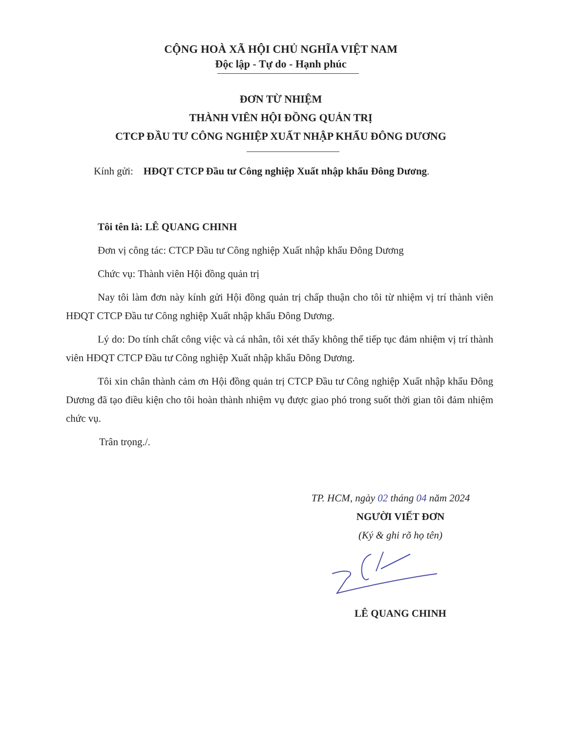CỘNG HOÀ XÃ HỘI CHỦ NGHĨA VIỆT NAM
Độc lập - Tự do - Hạnh phúc
ĐƠN TỪ NHIỆM
THÀNH VIÊN HỘI ĐỒNG QUẢN TRỊ
CTCP ĐẦU TƯ CÔNG NGHIỆP XUẤT NHẬP KHẨU ĐÔNG DƯƠNG
Kính gửi: HĐQT CTCP Đầu tư Công nghiệp Xuất nhập khẩu Đông Dương.
Tôi tên là: LÊ QUANG CHINH
Đơn vị công tác: CTCP Đầu tư Công nghiệp Xuất nhập khẩu Đông Dương
Chức vụ: Thành viên Hội đồng quản trị
Nay tôi làm đơn này kính gửi Hội đồng quản trị chấp thuận cho tôi từ nhiệm vị trí thành viên HĐQT CTCP Đầu tư Công nghiệp Xuất nhập khẩu Đông Dương.
Lý do: Do tính chất công việc và cá nhân, tôi xét thấy không thể tiếp tục đảm nhiệm vị trí thành viên HĐQT CTCP Đầu tư Công nghiệp Xuất nhập khẩu Đông Dương.
Tôi xin chân thành cảm ơn Hội đồng quản trị CTCP Đầu tư Công nghiệp Xuất nhập khẩu Đông Dương đã tạo điều kiện cho tôi hoàn thành nhiệm vụ được giao phó trong suốt thời gian tôi đảm nhiệm chức vụ.
Trân trọng./.
TP. HCM, ngày 02 tháng 04 năm 2024
NGƯỜI VIẾT ĐƠN
(Ký & ghi rõ họ tên)
LÊ QUANG CHINH